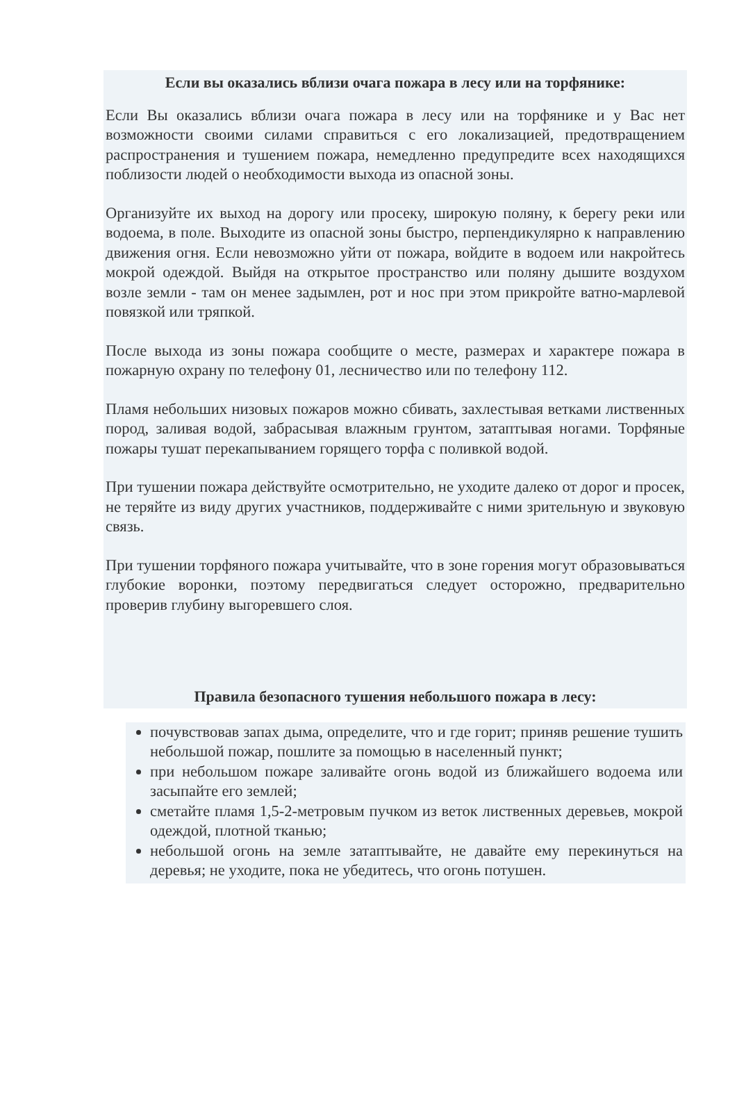Если вы оказались вблизи очага пожара в лесу или на торфянике:
Если Вы оказались вблизи очага пожара в лесу или на торфянике и у Вас нет возможности своими силами справиться с его локализацией, предотвращением распространения и тушением пожара, немедленно предупредите всех находящихся поблизости людей о необходимости выхода из опасной зоны.
Организуйте их выход на дорогу или просеку, широкую поляну, к берегу реки или водоема, в поле. Выходите из опасной зоны быстро, перпендикулярно к направлению движения огня. Если невозможно уйти от пожара, войдите в водоем или накройтесь мокрой одеждой. Выйдя на открытое пространство или поляну дышите воздухом возле земли - там он менее задымлен, рот и нос при этом прикройте ватно-марлевой повязкой или тряпкой.
После выхода из зоны пожара сообщите о месте, размерах и характере пожара в пожарную охрану по телефону 01, лесничество или по телефону 112.
Пламя небольших низовых пожаров можно сбивать, захлестывая ветками лиственных пород, заливая водой, забрасывая влажным грунтом, затаптывая ногами. Торфяные пожары тушат перекапыванием горящего торфа с поливкой водой.
При тушении пожара действуйте осмотрительно, не уходите далеко от дорог и просек, не теряйте из виду других участников, поддерживайте с ними зрительную и звуковую связь.
При тушении торфяного пожара учитывайте, что в зоне горения могут образовываться глубокие воронки, поэтому передвигаться следует осторожно, предварительно проверив глубину выгоревшего слоя.
Правила безопасного тушения небольшого пожара в лесу:
почувствовав запах дыма, определите, что и где горит; приняв решение тушить небольшой пожар, пошлите за помощью в населенный пункт;
при небольшом пожаре заливайте огонь водой из ближайшего водоема или засыпайте его землей;
сметайте пламя 1,5-2-метровым пучком из веток лиственных деревьев, мокрой одеждой, плотной тканью;
небольшой огонь на земле затаптывайте, не давайте ему перекинуться на деревья; не уходите, пока не убедитесь, что огонь потушен.